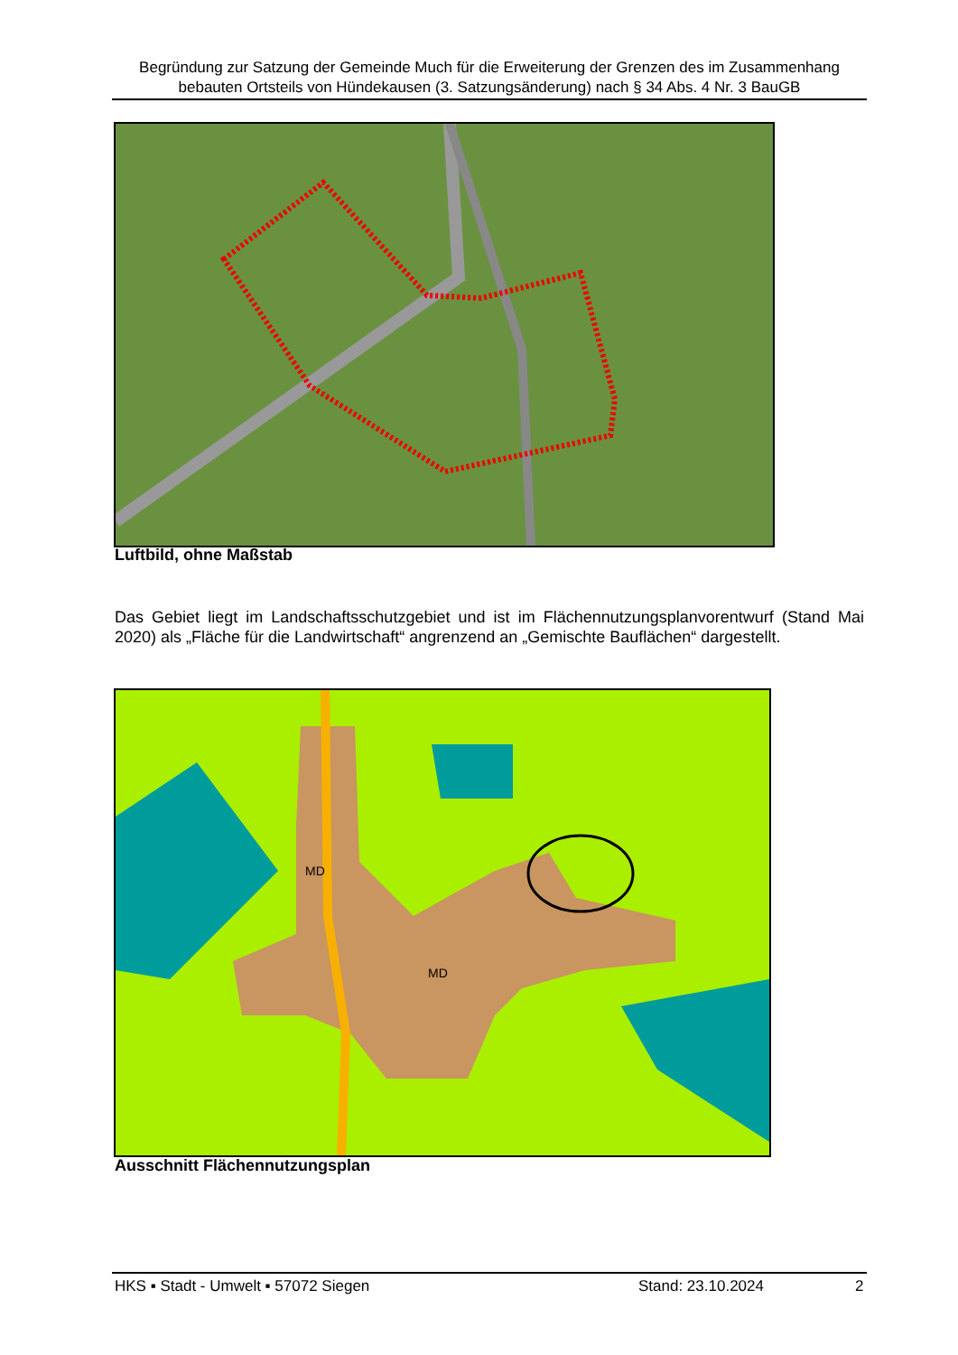Begründung zur Satzung der Gemeinde Much für die Erweiterung der Grenzen des im Zusammenhang bebauten Ortsteils von Hündekausen (3. Satzungsänderung) nach § 34 Abs. 4 Nr. 3 BauGB
Luftbild, ohne Maßstab
Das Gebiet liegt im Landschaftsschutzgebiet und ist im Flächennutzungsplanvorentwurf (Stand Mai 2020) als „Fläche für die Landwirtschaft“ angrenzend an „Gemischte Bauflächen“ dargestellt.
MD
MD
Ausschnitt Flächennutzungsplan
HKS ▪ Stadt - Umwelt ▪ 57072 Siegen Stand: 23.10.2024 2